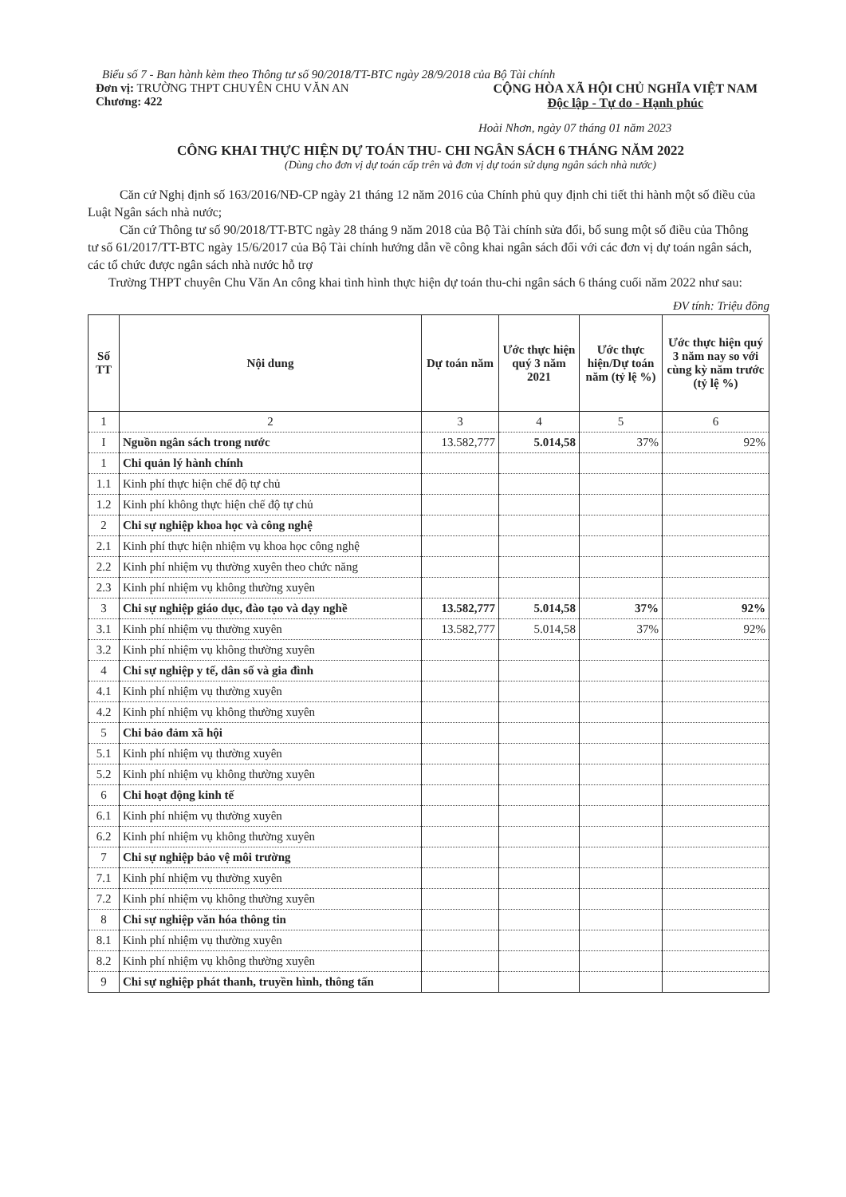Biểu số 7 - Ban hành kèm theo Thông tư số 90/2018/TT-BTC ngày 28/9/2018 của Bộ Tài chính
Đơn vị: TRƯỜNG THPT CHUYÊN CHU VĂN AN
Chương: 422
CỘNG HÒA XÃ HỘI CHỦ NGHĨA VIỆT NAM
Độc lập - Tự do - Hạnh phúc
Hoài Nhơn, ngày 07 tháng 01 năm 2023
CÔNG KHAI THỰC HIỆN DỰ TOÁN THU- CHI NGÂN SÁCH 6 THÁNG NĂM 2022
(Dùng cho đơn vị dự toán cấp trên và đơn vị dự toán sử dụng ngân sách nhà nước)
Căn cứ Nghị định số 163/2016/NĐ-CP ngày 21 tháng 12 năm 2016 của Chính phủ quy định chi tiết thi hành một số điều của Luật Ngân sách nhà nước;
Căn cứ Thông tư số 90/2018/TT-BTC ngày 28 tháng 9 năm 2018 của Bộ Tài chính sửa đổi, bổ sung một số điều của Thông tư số 61/2017/TT-BTC ngày 15/6/2017 của Bộ Tài chính hướng dẫn về công khai ngân sách đối với các đơn vị dự toán ngân sách, các tổ chức được ngân sách nhà nước hỗ trợ
Trường THPT chuyên Chu Văn An công khai tình hình thực hiện dự toán thu-chi ngân sách 6 tháng cuối năm 2022 như sau:
ĐV tính: Triệu đồng
| Số TT | Nội dung | Dự toán năm | Ước thực hiện quý 3 năm 2021 | Ước thực hiện/Dự toán năm (tỷ lệ %) | Ước thực hiện quý 3 năm nay so với cùng kỳ năm trước (tỷ lệ %) |
| --- | --- | --- | --- | --- | --- |
| 1 | 2 | 3 | 4 | 5 | 6 |
| I | Nguồn ngân sách trong nước | 13.582,777 | 5.014,58 | 37% | 92% |
| 1 | Chi quản lý hành chính | | | | |
| 1.1 | Kinh phí thực hiện chế độ tự chủ | | | | |
| 1.2 | Kinh phí không thực hiện chế độ tự chủ | | | | |
| 2 | Chi sự nghiệp khoa học và công nghệ | | | | |
| 2.1 | Kinh phí thực hiện nhiệm vụ khoa học công nghệ | | | | |
| 2.2 | Kinh phí nhiệm vụ thường xuyên theo chức năng | | | | |
| 2.3 | Kinh phí nhiệm vụ không thường xuyên | | | | |
| 3 | Chi sự nghiệp giáo dục, đào tạo và dạy nghề | 13.582,777 | 5.014,58 | 37% | 92% |
| 3.1 | Kinh phí nhiệm vụ thường xuyên | 13.582,777 | 5.014,58 | 37% | 92% |
| 3.2 | Kinh phí nhiệm vụ không thường xuyên | | | | |
| 4 | Chi sự nghiệp y tế, dân số và gia đình | | | | |
| 4.1 | Kinh phí nhiệm vụ thường xuyên | | | | |
| 4.2 | Kinh phí nhiệm vụ không thường xuyên | | | | |
| 5 | Chi bảo đảm xã hội | | | | |
| 5.1 | Kinh phí nhiệm vụ thường xuyên | | | | |
| 5.2 | Kinh phí nhiệm vụ không thường xuyên | | | | |
| 6 | Chi hoạt động kinh tế | | | | |
| 6.1 | Kinh phí nhiệm vụ thường xuyên | | | | |
| 6.2 | Kinh phí nhiệm vụ không thường xuyên | | | | |
| 7 | Chi sự nghiệp bảo vệ môi trường | | | | |
| 7.1 | Kinh phí nhiệm vụ thường xuyên | | | | |
| 7.2 | Kinh phí nhiệm vụ không thường xuyên | | | | |
| 8 | Chi sự nghiệp văn hóa thông tin | | | | |
| 8.1 | Kinh phí nhiệm vụ thường xuyên | | | | |
| 8.2 | Kinh phí nhiệm vụ không thường xuyên | | | | |
| 9 | Chi sự nghiệp phát thanh, truyền hình, thông tấn | | | | |